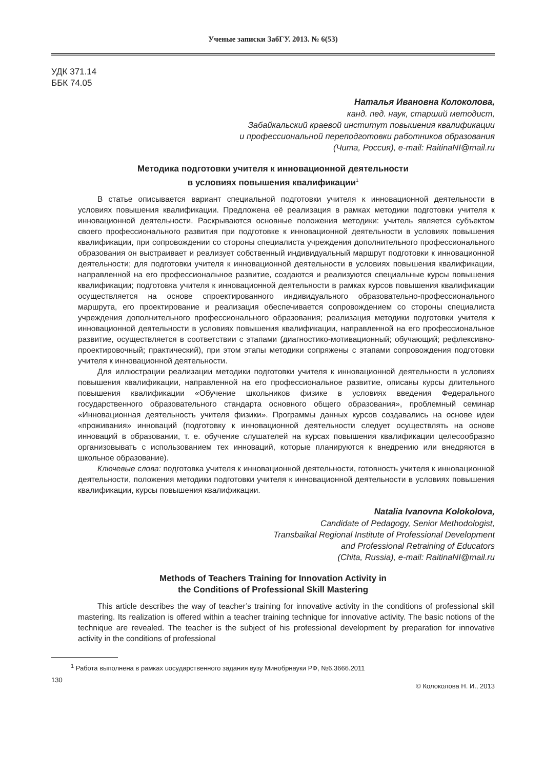Ученые записки ЗабГУ. 2013. № 6(53)
УДК 371.14
ББК 74.05
Наталья Ивановна Колоколова,
канд. пед. наук, старший методист,
Забайкальский краевой институт повышения квалификации
и профессиональной переподготовки работников образования
(Чита, Россия), e-mail: RaitinaNI@mail.ru
Методика подготовки учителя к инновационной деятельности
в условиях повышения квалификации<sup>1</sup>
В статье описывается вариант специальной подготовки учителя к инновационной деятельности в условиях повышения квалификации. Предложена её реализация в рамках методики подготовки учителя к инновационной деятельности. Раскрываются основные положения методики: учитель является субъектом своего профессионального развития при подготовке к инновационной деятельности в условиях повышения квалификации, при сопровождении со стороны специалиста учреждения дополнительного профессионального образования он выстраивает и реализует собственный индивидуальный маршрут подготовки к инновационной деятельности; для подготовки учителя к инновационной деятельности в условиях повышения квалификации, направленной на его профессиональное развитие, создаются и реализуются специальные курсы повышения квалификации; подготовка учителя к инновационной деятельности в рамках курсов повышения квалификации осуществляется на основе спроектированного индивидуального образовательно-профессионального маршрута, его проектирование и реализация обеспечивается сопровождением со стороны специалиста учреждения дополнительного профессионального образования; реализация методики подготовки учителя к инновационной деятельности в условиях повышения квалификации, направленной на его профессиональное развитие, осуществляется в соответствии с этапами (диагностико-мотивационный; обучающий; рефлексивно-проектировочный; практический), при этом этапы методики сопряжены с этапами сопровождения подготовки учителя к инновационной деятельности.
Для иллюстрации реализации методики подготовки учителя к инновационной деятельности в условиях повышения квалификации, направленной на его профессиональное развитие, описаны курсы длительного повышения квалификации «Обучение школьников физике в условиях введения Федерального государственного образовательного стандарта основного общего образования», проблемный семинар «Инновационная деятельность учителя физики». Программы данных курсов создавались на основе идеи «проживания» инноваций (подготовку к инновационной деятельности следует осуществлять на основе инноваций в образовании, т. е. обучение слушателей на курсах повышения квалификации целесообразно организовывать с использованием тех инноваций, которые планируются к внедрению или внедряются в школьное образование).
Ключевые слова: подготовка учителя к инновационной деятельности, готовность учителя к инновационной деятельности, положения методики подготовки учителя к инновационной деятельности в условиях повышения квалификации, курсы повышения квалификации.
Natalia Ivanovna Kolokolova,
Candidate of Pedagogy, Senior Methodologist,
Transbaikal Regional Institute of Professional Development
and Professional Retraining of Educators
(Chita, Russia), e-mail: RaitinaNI@mail.ru
Methods of Teachers Training for Innovation Activity in
the Conditions of Professional Skill Mastering
This article describes the way of teacher’s training for innovative activity in the conditions of professional skill mastering. Its realization is offered within a teacher training technique for innovative activity. The basic notions of the technique are revealed. The teacher is the subject of his professional development by preparation for innovative activity in the conditions of professional
<sup>1</sup> Работа выполнена в рамках uосударственного задания вузу Минобрнауки РФ, №6.3666.2011
130 © Колоколова Н. И., 2013